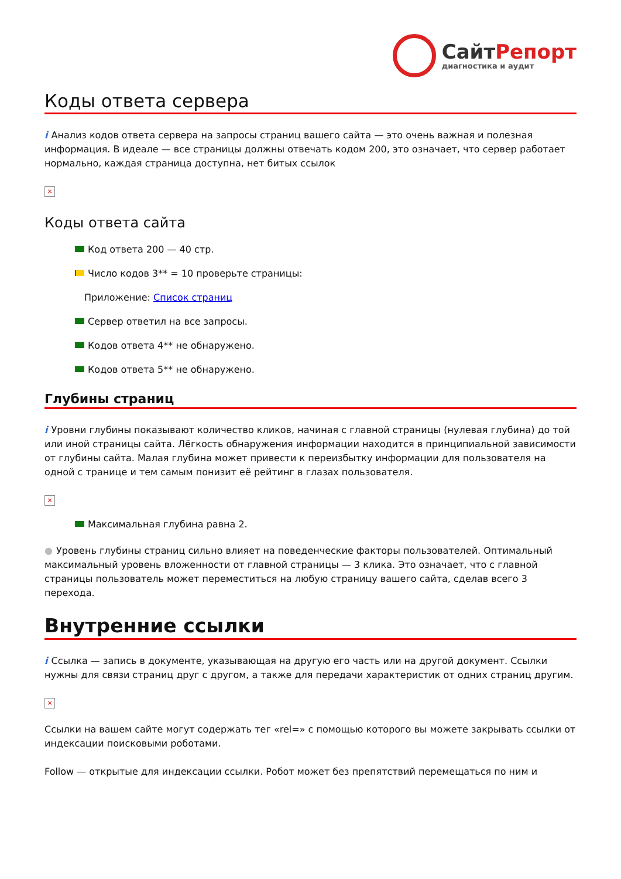СайтРепорт
диагностика и аудит
Коды ответа сервера
i Анализ кодов ответа сервера на запросы страниц вашего сайта — это очень важная и полезная информация. В идеале — все страницы должны отвечать кодом 200, это означает, что сервер работает нормально, каждая страница доступна, нет битых ссылок
×
Коды ответа сайта
Код ответа 200 — 40 стр.
Число кодов 3** = 10 проверьте страницы:
Приложение: Список страниц
Сервер ответил на все запросы.
Кодов ответа 4** не обнаружено.
Кодов ответа 5** не обнаружено.
Глубины страниц
i Уровни глубины показывают количество кликов, начиная с главной страницы (нулевая глубина) до той или иной страницы сайта. Лёгкость обнаружения информации находится в принципиальной зависимости от глубины сайта. Малая глубина может привести к переизбытку информации для пользователя на одной с транице и тем самым понизит её рейтинг в глазах пользователя.
×
Максимальная глубина равна 2.
● Уровень глубины страниц сильно влияет на поведенческие факторы пользователей. Оптимальный максимальный уровень вложенности от главной страницы — 3 клика. Это означает, что с главной страницы пользователь может переместиться на любую страницу вашего сайта, сделав всего 3 перехода.
Внутренние ссылки
i Ссылка — запись в документе, указывающая на другую его часть или на другой документ. Ссылки нужны для связи страниц друг с другом, а также для передачи характеристик от одних страниц другим.
×
Ссылки на вашем сайте могут содержать тег «rel=» с помощью которого вы можете закрывать ссылки от индексации поисковыми роботами.
Follow — открытые для индексации ссылки. Робот может без препятствий перемещаться по ним и